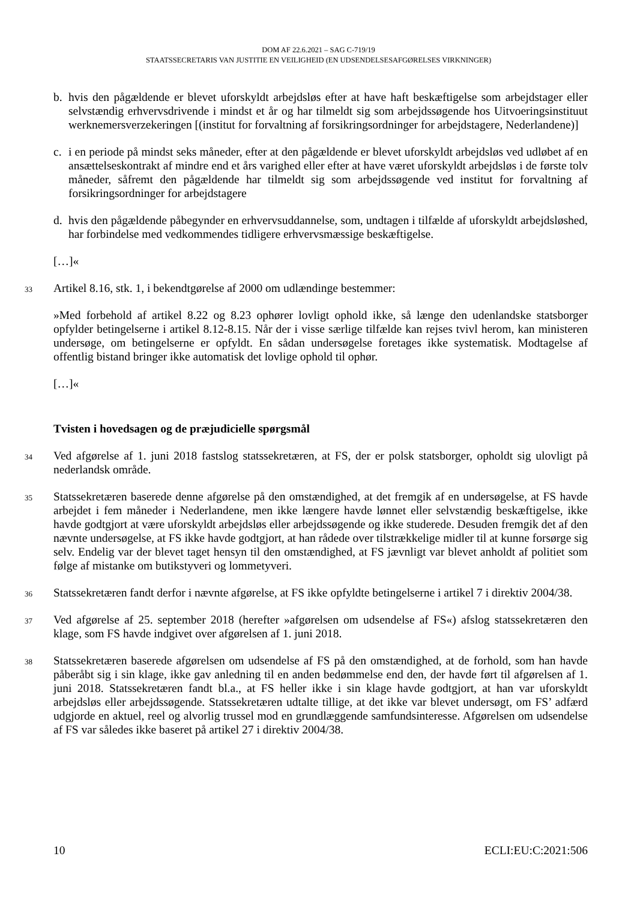DOM AF 22.6.2021 – SAG C-719/19
STAATSSECRETARIS VAN JUSTITIE EN VEILIGHEID (EN UDSENDELSESAFGØRELSES VIRKNINGER)
b. hvis den pågældende er blevet uforskyldt arbejdsløs efter at have haft beskæftigelse som arbejdstager eller selvstændig erhvervsdrivende i mindst et år og har tilmeldt sig som arbejdssøgende hos Uitvoeringsinstituut werknemersverzekeringen [(institut for forvaltning af forsikringsordninger for arbejdstagere, Nederlandene)]
c. i en periode på mindst seks måneder, efter at den pågældende er blevet uforskyldt arbejdsløs ved udløbet af en ansættelseskontrakt af mindre end et års varighed eller efter at have været uforskyldt arbejdsløs i de første tolv måneder, såfremt den pågældende har tilmeldt sig som arbejdssøgende ved institut for forvaltning af forsikringsordninger for arbejdstagere
d. hvis den pågældende påbegynder en erhvervsuddannelse, som, undtagen i tilfælde af uforskyldt arbejdsløshed, har forbindelse med vedkommendes tidligere erhvervsmæssige beskæftigelse.
[…]«
33
Artikel 8.16, stk. 1, i bekendtgørelse af 2000 om udlændinge bestemmer:
»Med forbehold af artikel 8.22 og 8.23 ophører lovligt ophold ikke, så længe den udenlandske statsborger opfylder betingelserne i artikel 8.12-8.15. Når der i visse særlige tilfælde kan rejses tvivl herom, kan ministeren undersøge, om betingelserne er opfyldt. En sådan undersøgelse foretages ikke systematisk. Modtagelse af offentlig bistand bringer ikke automatisk det lovlige ophold til ophør.
[…]«
Tvisten i hovedsagen og de præjudicielle spørgsmål
34
Ved afgørelse af 1. juni 2018 fastslog statssekretæren, at FS, der er polsk statsborger, opholdt sig ulovligt på nederlandsk område.
35
Statssekretæren baserede denne afgørelse på den omstændighed, at det fremgik af en undersøgelse, at FS havde arbejdet i fem måneder i Nederlandene, men ikke længere havde lønnet eller selvstændig beskæftigelse, ikke havde godtgjort at være uforskyldt arbejdsløs eller arbejdssøgende og ikke studerede. Desuden fremgik det af den nævnte undersøgelse, at FS ikke havde godtgjort, at han rådede over tilstrækkelige midler til at kunne forsørge sig selv. Endelig var der blevet taget hensyn til den omstændighed, at FS jævnligt var blevet anholdt af politiet som følge af mistanke om butikstyveri og lommetyveri.
36
Statssekretæren fandt derfor i nævnte afgørelse, at FS ikke opfyldte betingelserne i artikel 7 i direktiv 2004/38.
37
Ved afgørelse af 25. september 2018 (herefter »afgørelsen om udsendelse af FS«) afslog statssekretæren den klage, som FS havde indgivet over afgørelsen af 1. juni 2018.
38
Statssekretæren baserede afgørelsen om udsendelse af FS på den omstændighed, at de forhold, som han havde påberåbt sig i sin klage, ikke gav anledning til en anden bedømmelse end den, der havde ført til afgørelsen af 1. juni 2018. Statssekretæren fandt bl.a., at FS heller ikke i sin klage havde godtgjort, at han var uforskyldt arbejdsløs eller arbejdssøgende. Statssekretæren udtalte tillige, at det ikke var blevet undersøgt, om FS’ adfærd udgjorde en aktuel, reel og alvorlig trussel mod en grundlæggende samfundsinteresse. Afgørelsen om udsendelse af FS var således ikke baseret på artikel 27 i direktiv 2004/38.
10 ECLI:EU:C:2021:506